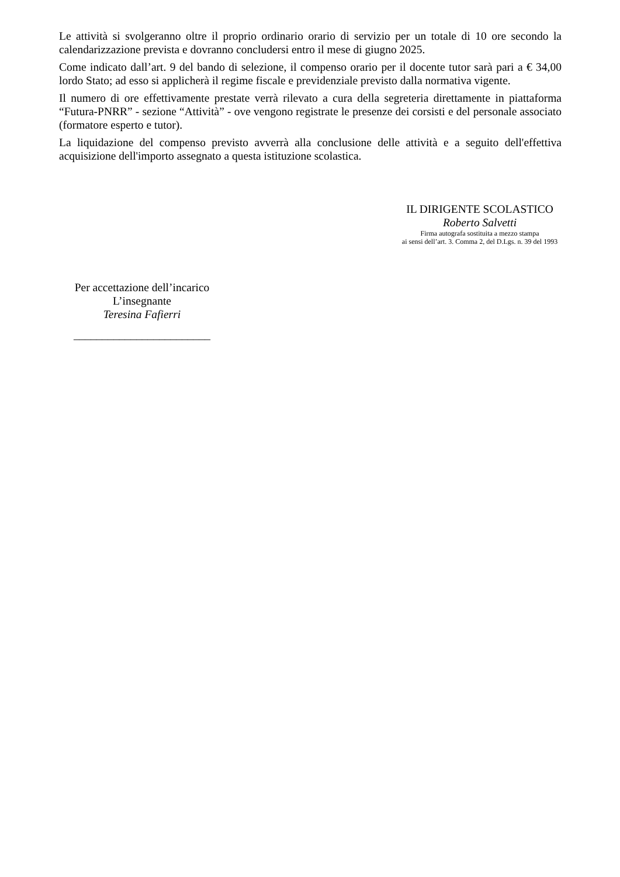Le attività si svolgeranno oltre il proprio ordinario orario di servizio per un totale di 10 ore secondo la calendarizzazione prevista e dovranno concludersi entro il mese di giugno 2025.
Come indicato dall’art. 9 del bando di selezione, il compenso orario per il docente tutor sarà pari a € 34,00 lordo Stato; ad esso si applicherà il regime fiscale e previdenziale previsto dalla normativa vigente.
Il numero di ore effettivamente prestate verrà rilevato a cura della segreteria direttamente in piattaforma “Futura-PNRR” - sezione “Attività” - ove vengono registrate le presenze dei corsisti e del personale associato (formatore esperto e tutor).
La liquidazione del compenso previsto avverrà alla conclusione delle attività e a seguito dell'effettiva acquisizione dell'importo assegnato a questa istituzione scolastica.
IL DIRIGENTE SCOLASTICO
Roberto Salvetti
Firma autografa sostituita a mezzo stampa
ai sensi dell’art. 3. Comma 2, del D.Lgs. n. 39 del 1993
Per accettazione dell’incarico
L’insegnante
Teresina Fafierri
________________________